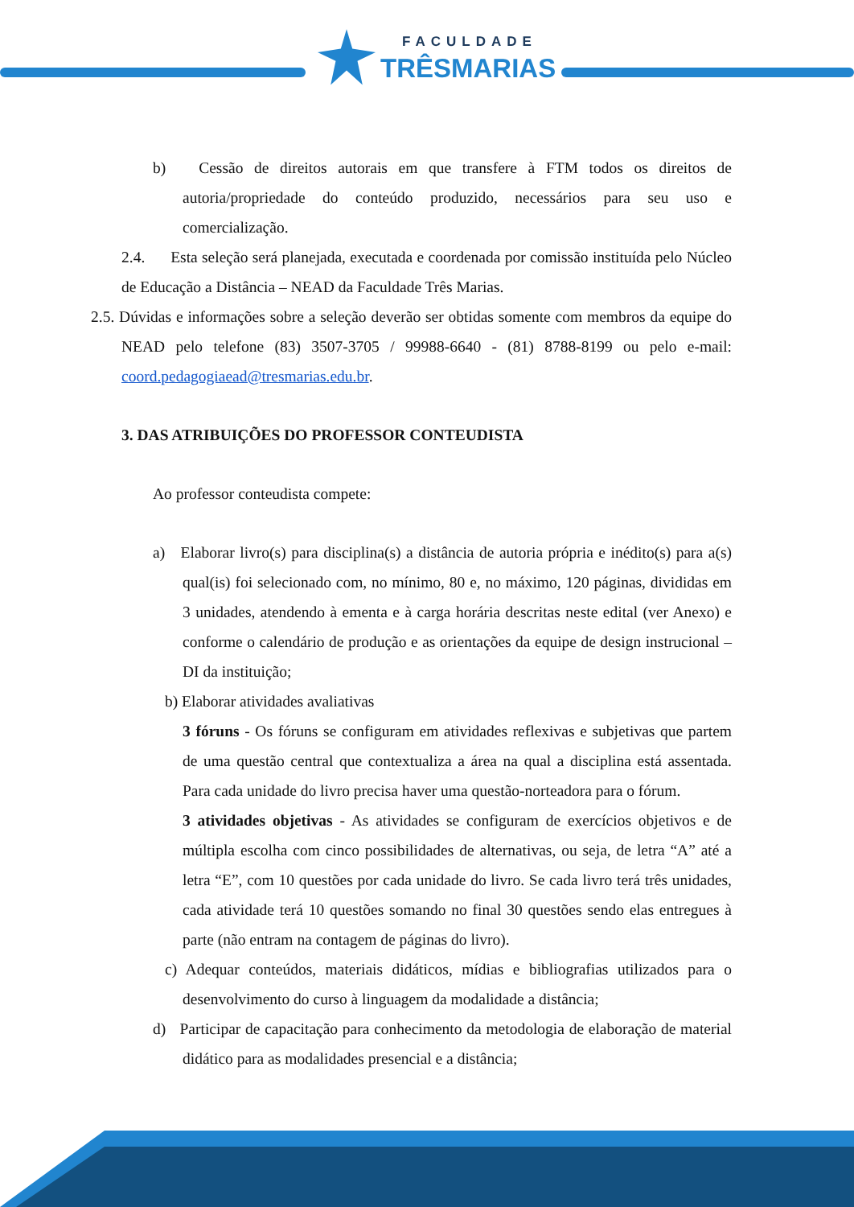FACULDADE
TRÊSMARIAS
b) Cessão de direitos autorais em que transfere à FTM todos os direitos de autoria/propriedade do conteúdo produzido, necessários para seu uso e comercialização.
2.4. Esta seleção será planejada, executada e coordenada por comissão instituída pelo Núcleo de Educação a Distância – NEAD da Faculdade Três Marias.
2.5. Dúvidas e informações sobre a seleção deverão ser obtidas somente com membros da equipe do NEAD pelo telefone (83) 3507-3705 / 99988-6640 - (81) 8788-8199 ou pelo e-mail: coord.pedagogiaead@tresmarias.edu.br.
3. DAS ATRIBUIÇÕES DO PROFESSOR CONTEUDISTA
Ao professor conteudista compete:
a) Elaborar livro(s) para disciplina(s) a distância de autoria própria e inédito(s) para a(s) qual(is) foi selecionado com, no mínimo, 80 e, no máximo, 120 páginas, divididas em 3 unidades, atendendo à ementa e à carga horária descritas neste edital (ver Anexo) e conforme o calendário de produção e as orientações da equipe de design instrucional – DI da instituição;
b) Elaborar atividades avaliativas
3 fóruns - Os fóruns se configuram em atividades reflexivas e subjetivas que partem de uma questão central que contextualiza a área na qual a disciplina está assentada. Para cada unidade do livro precisa haver uma questão-norteadora para o fórum.
3 atividades objetivas - As atividades se configuram de exercícios objetivos e de múltipla escolha com cinco possibilidades de alternativas, ou seja, de letra “A” até a letra “E”, com 10 questões por cada unidade do livro. Se cada livro terá três unidades, cada atividade terá 10 questões somando no final 30 questões sendo elas entregues à parte (não entram na contagem de páginas do livro).
c) Adequar conteúdos, materiais didáticos, mídias e bibliografias utilizados para o desenvolvimento do curso à linguagem da modalidade a distância;
d) Participar de capacitação para conhecimento da metodologia de elaboração de material didático para as modalidades presencial e a distância;